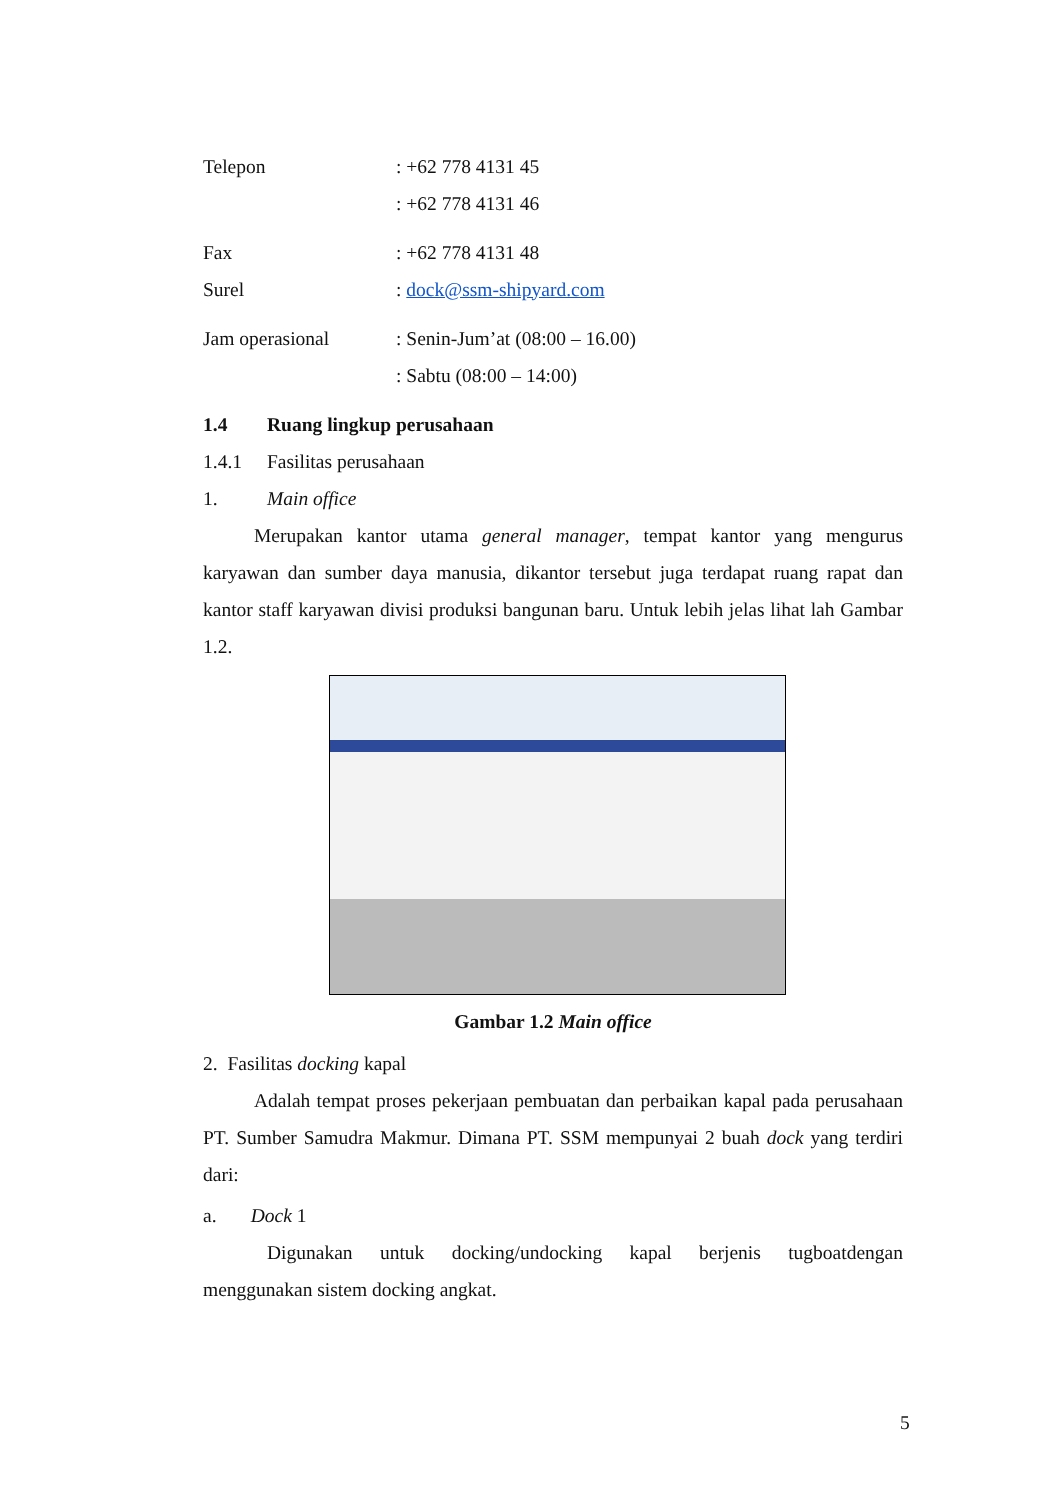Telepon: +62 778 4131 45
: +62 778 4131 46
Fax: +62 778 4131 48
Surel: dock@ssm-shipyard.com
Jam operasional: Senin-Jum’at (08:00 – 16.00)
: Sabtu (08:00 – 14:00)
1.4 Ruang lingkup perusahaan
1.4.1 Fasilitas perusahaan
1. Main office
Merupakan kantor utama general manager, tempat kantor yang mengurus karyawan dan sumber daya manusia, dikantor tersebut juga terdapat ruang rapat dan kantor staff karyawan divisi produksi bangunan baru. Untuk lebih jelas lihat lah Gambar 1.2.
Gambar 1.2 Main office
2. Fasilitas docking kapal
Adalah tempat proses pekerjaan pembuatan dan perbaikan kapal pada perusahaan PT. Sumber Samudra Makmur. Dimana PT. SSM mempunyai 2 buah dock yang terdiri dari:
a. Dock 1
Digunakan untuk docking/undocking kapal berjenis tugboatdengan menggunakan sistem docking angkat.
5